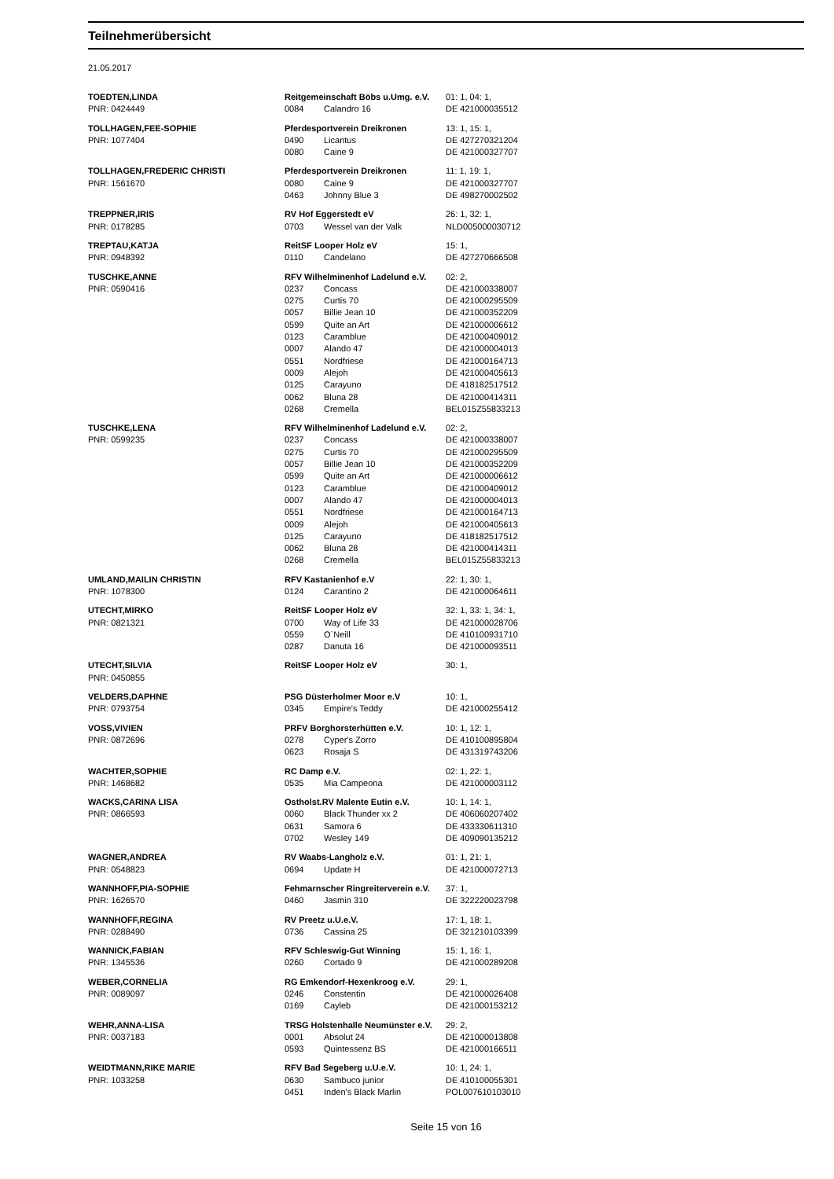Teilnehmerübersicht
21.05.2017
| TOEDTEN,LINDA | Reitgemeinschaft Böbs u.Umg. e.V. | | 01: 1, 04: 1, |
| PNR: 0424449 | 0084 | Calandro 16 | DE 421000035512 |
| TOLLHAGEN,FEE-SOPHIE | Pferdesportverein Dreikronen | | 13: 1, 15: 1, |
| PNR: 1077404 | 0490 | Licantus | DE 427270321204 |
| | 0080 | Caine 9 | DE 421000327707 |
| TOLLHAGEN,FREDERIC CHRISTI | Pferdesportverein Dreikronen | | 11: 1, 19: 1, |
| PNR: 1561670 | 0080 | Caine 9 | DE 421000327707 |
| | 0463 | Johnny Blue 3 | DE 498270002502 |
| TREPPNER,IRIS | RV Hof Eggerstedt eV | | 26: 1, 32: 1, |
| PNR: 0178285 | 0703 | Wessel van der Valk | NLD005000030712 |
| TREPTAU,KATJA | ReitSF Looper Holz eV | | 15: 1, |
| PNR: 0948392 | 0110 | Candelano | DE 427270666508 |
| TUSCHKE,ANNE | RFV Wilhelminenhof Ladelund e.V. | | 02: 2, |
| PNR: 0590416 | 0237 | Concass | DE 421000338007 |
| | 0275 | Curtis 70 | DE 421000295509 |
| | 0057 | Billie Jean 10 | DE 421000352209 |
| | 0599 | Quite an Art | DE 421000006612 |
| | 0123 | Caramblue | DE 421000409012 |
| | 0007 | Alando 47 | DE 421000004013 |
| | 0551 | Nordfriese | DE 421000164713 |
| | 0009 | Alejoh | DE 421000405613 |
| | 0125 | Carayuno | DE 418182517512 |
| | 0062 | Bluna 28 | DE 421000414311 |
| | 0268 | Cremella | BEL015Z55833213 |
| TUSCHKE,LENA | RFV Wilhelminenhof Ladelund e.V. | | 02: 2, |
| PNR: 0599235 | 0237 | Concass | DE 421000338007 |
| | 0275 | Curtis 70 | DE 421000295509 |
| | 0057 | Billie Jean 10 | DE 421000352209 |
| | 0599 | Quite an Art | DE 421000006612 |
| | 0123 | Caramblue | DE 421000409012 |
| | 0007 | Alando 47 | DE 421000004013 |
| | 0551 | Nordfriese | DE 421000164713 |
| | 0009 | Alejoh | DE 421000405613 |
| | 0125 | Carayuno | DE 418182517512 |
| | 0062 | Bluna 28 | DE 421000414311 |
| | 0268 | Cremella | BEL015Z55833213 |
| UMLAND,MAILIN CHRISTIN | RFV Kastanienhof e.V | | 22: 1, 30: 1, |
| PNR: 1078300 | 0124 | Carantino 2 | DE 421000064611 |
| UTECHT,MIRKO | ReitSF Looper Holz eV | | 32: 1, 33: 1, 34: 1, |
| PNR: 0821321 | 0700 | Way of Life 33 | DE 421000028706 |
| | 0559 | O`Neill | DE 410100931710 |
| | 0287 | Danuta 16 | DE 421000093511 |
| UTECHT,SILVIA | ReitSF Looper Holz eV | | 30: 1, |
| PNR: 0450855 | | | |
| VELDERS,DAPHNE | PSG Düsterholmer Moor e.V | | 10: 1, |
| PNR: 0793754 | 0345 | Empire's Teddy | DE 421000255412 |
| VOSS,VIVIEN | PRFV Borghorsterhütten e.V. | | 10: 1, 12: 1, |
| PNR: 0872696 | 0278 | Cyper's Zorro | DE 410100895804 |
| | 0623 | Rosaja S | DE 431319743206 |
| WACHTER,SOPHIE | RC Damp e.V. | | 02: 1, 22: 1, |
| PNR: 1468682 | 0535 | Mia Campeona | DE 421000003112 |
| WACKS,CARINA LISA | Ostholst.RV Malente Eutin e.V. | | 10: 1, 14: 1, |
| PNR: 0866593 | 0060 | Black Thunder xx 2 | DE 406060207402 |
| | 0631 | Samora 6 | DE 433330611310 |
| | 0702 | Wesley 149 | DE 409090135212 |
| WAGNER,ANDREA | RV Waabs-Langholz e.V. | | 01: 1, 21: 1, |
| PNR: 0548823 | 0694 | Update H | DE 421000072713 |
| WANNHOFF,PIA-SOPHIE | Fehmarnscher Ringreiterverein e.V. | | 37: 1, |
| PNR: 1626570 | 0460 | Jasmin 310 | DE 322220023798 |
| WANNHOFF,REGINA | RV Preetz u.U.e.V. | | 17: 1, 18: 1, |
| PNR: 0288490 | 0736 | Cassina 25 | DE 321210103399 |
| WANNICK,FABIAN | RFV Schleswig-Gut Winning | | 15: 1, 16: 1, |
| PNR: 1345536 | 0260 | Cortado 9 | DE 421000289208 |
| WEBER,CORNELIA | RG Emkendorf-Hexenkroog e.V. | | 29: 1, |
| PNR: 0089097 | 0246 | Constentin | DE 421000026408 |
| | 0169 | Cayleb | DE 421000153212 |
| WEHR,ANNA-LISA | TRSG Holstenhalle Neumünster e.V. | | 29: 2, |
| PNR: 0037183 | 0001 | Absolut 24 | DE 421000013808 |
| | 0593 | Quintessenz BS | DE 421000166511 |
| WEIDTMANN,RIKE MARIE | RFV Bad Segeberg u.U.e.V. | | 10: 1, 24: 1, |
| PNR: 1033258 | 0630 | Sambuco junior | DE 410100055301 |
| | 0451 | Inden's Black Marlin | POL007610103010 |
Seite 15 von 16